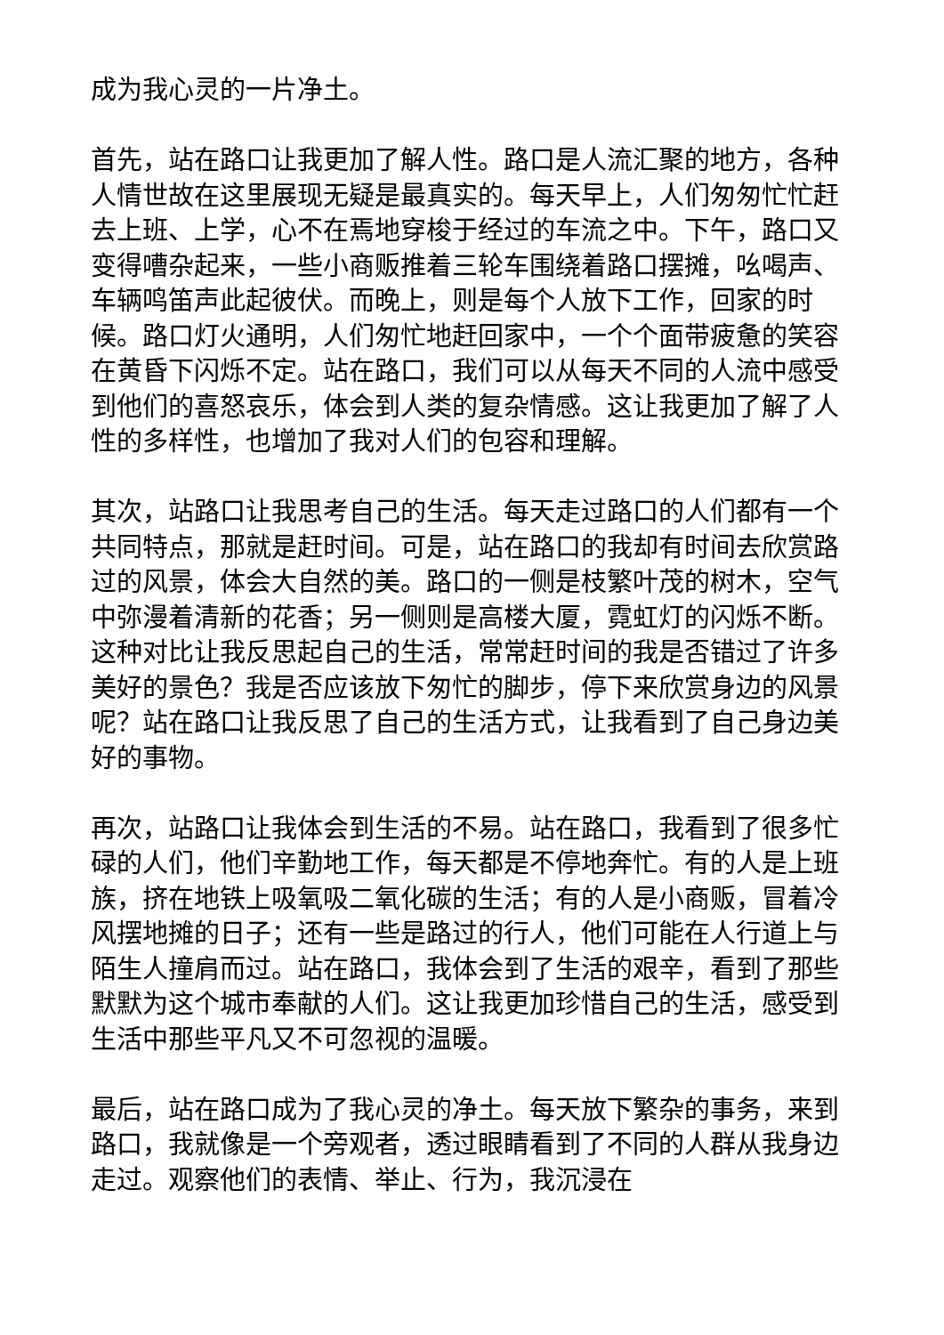成为我心灵的一片净土。
首先，站在路口让我更加了解人性。路口是人流汇聚的地方，各种人情世故在这里展现无疑是最真实的。每天早上，人们匆匆忙忙赶去上班、上学，心不在焉地穿梭于经过的车流之中。下午，路口又变得嘈杂起来，一些小商贩推着三轮车围绕着路口摆摊，吆喝声、车辆鸣笛声此起彼伏。而晚上，则是每个人放下工作，回家的时候。路口灯火通明，人们匆忙地赶回家中，一个个面带疲惫的笑容在黄昏下闪烁不定。站在路口，我们可以从每天不同的人流中感受到他们的喜怒哀乐，体会到人类的复杂情感。这让我更加了解了人性的多样性，也增加了我对人们的包容和理解。
其次，站路口让我思考自己的生活。每天走过路口的人们都有一个共同特点，那就是赶时间。可是，站在路口的我却有时间去欣赏路过的风景，体会大自然的美。路口的一侧是枝繁叶茂的树木，空气中弥漫着清新的花香；另一侧则是高楼大厦，霓虹灯的闪烁不断。这种对比让我反思起自己的生活，常常赶时间的我是否错过了许多美好的景色？我是否应该放下匆忙的脚步，停下来欣赏身边的风景呢？站在路口让我反思了自己的生活方式，让我看到了自己身边美好的事物。
再次，站路口让我体会到生活的不易。站在路口，我看到了很多忙碌的人们，他们辛勤地工作，每天都是不停地奔忙。有的人是上班族，挤在地铁上吸氧吸二氧化碳的生活；有的人是小商贩，冒着冷风摆地摊的日子；还有一些是路过的行人，他们可能在人行道上与陌生人撞肩而过。站在路口，我体会到了生活的艰辛，看到了那些默默为这个城市奉献的人们。这让我更加珍惜自己的生活，感受到生活中那些平凡又不可忽视的温暖。
最后，站在路口成为了我心灵的净土。每天放下繁杂的事务，来到路口，我就像是一个旁观者，透过眼睛看到了不同的人群从我身边走过。观察他们的表情、举止、行为，我沉浸在